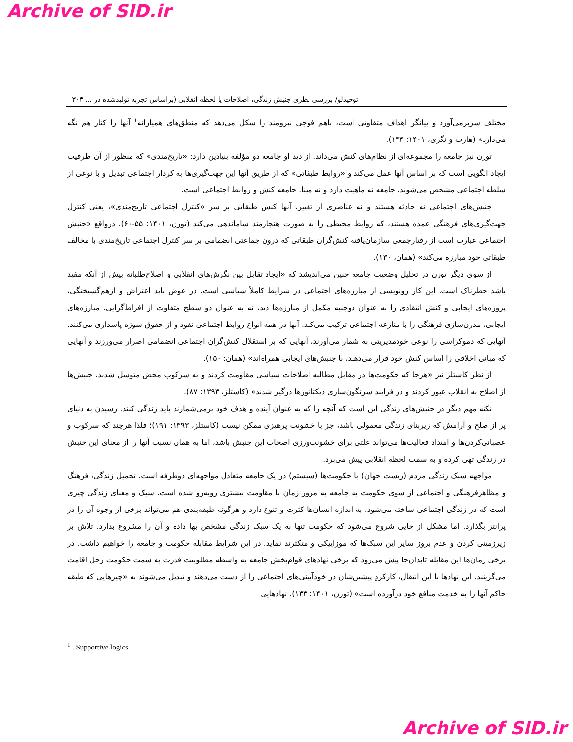Archive of SID.ir
توحیدلو/ بررسی نظری جنبش زندگی، اصلاحات یا لحظه انقلابی (براساس تجربه تولیدشده در ... ۳۰۳
مختلف سربرمی‌آورد و بیانگر اهداف متفاوتی است، باهم فوجی نیرومند را شکل می‌دهد که منطق‌های همیارانه<sup>۱</sup> آنها را کنار هم نگه می‌دارد» (هارت و نگری، ۱۴۰۱: ۱۴۴).
تورن نیز جامعه را مجموعه‌ای از نظام‌های کنش می‌داند. از دید او جامعه دو مؤلفه بنیادین دارد: «تاریخ‌مندی» که منظور از آن ظرفیت ایجاد الگویی است که بر اساس آنها عمل می‌کند و «روابط طبقاتی» که از طریق آنها این جهت‌گیری‌ها به کردار اجتماعی تبدیل و با نوعی از سلطه اجتماعی مشخص می‌شوند. جامعه نه ماهیت دارد و نه مبنا. جامعه کنش و روابط اجتماعی است.
جنبش‌های اجتماعی نه حادثه هستند و نه عناصری از تغییر، آنها کنش طبقاتی بر سر «کنترل اجتماعی تاریخ‌مندی»، یعنی کنترل جهت‌گیری‌های فرهنگی عمده هستند، که روابط محیطی را به صورت هنجارمند ساماندهی می‌کند (تورن، ۱۴۰۱: ۵۵-۶۰). درواقع «جنبش اجتماعی عبارت است از رفتارجمعی سازمان‌یافته کنش‌گران طبقاتی که درون جماعتی انضمامی بر سر کنترل اجتماعی تاریخ‌مندی با مخالف طبقاتی خود مبارزه می‌کند» (همان، ۱۳۰).
از سوی دیگر تورن در تحلیل وضعیت جامعه چنین می‌اندیشد که «ایجاد تقابل بین نگرش‌های انقلابی و اصلاح‌طلبانه بیش از آنکه مفید باشد خطرناک است. این کار رونویسی از مبارزه‌های اجتماعی در شرایط کاملاً سیاسی است. در عوض باید اعتراض و ازهم‌گسیختگی، پروژه‌های ایجابی و کنش انتقادی را به عنوان دوجنبه مکمل از مبارزه‌ها دید، نه به عنوان دو سطح متفاوت از افراط‌گرایی. مبارزه‌های ایجابی، مدرن‌سازی فرهنگی را با منازعه اجتماعی ترکیب می‌کند. آنها در همه انواع روابط اجتماعی نفوذ و از حقوق سوژه پاسداری می‌کنند. آنهایی که دموکراسی را نوعی خودمدیریتی به شمار می‌آورند، آنهایی که بر استقلال کنش‌گران اجتماعی انضمامی اصرار می‌ورزند و آنهایی که مبانی اخلاقی را اساس کنش خود قرار می‌دهند، با جنبش‌های ایجابی همراه‌اند» (همان: ۱۵۰).
از نظر کاستلز نیز «هرجا که حکومت‌ها در مقابل مطالبه اصلاحات سیاسی مقاومت کردند و به سرکوب محض متوسل شدند، جنبش‌ها از اصلاح به انقلاب عبور کردند و در فرایند سرنگون‌سازی دیکتاتورها درگیر شدند» (کاستلز، ۱۳۹۳: ۸۷).
نکته مهم دیگر در جنبش‌های زندگی این است که آنچه را که به عنوان آینده و هدف خود برمی‌شمارند باید زندگی کنند. رسیدن به دنیای پر از صلح و آرامش که زیربنای زندگی معمولی باشد، جز با خشونت پرهیزی ممکن نیست (کاستلز، ۱۳۹۳: ۱۹۱)؛ فلذا هرچند که سرکوب و عصبانی‌کردن‌ها و امتداد فعالیت‌ها می‌تواند علتی برای خشونت‌ورزی اصحاب این جنبش باشد، اما به همان نسبت آنها را از معنای این جنبش در زندگی تهی کرده و به سمت لحظه انقلابی پیش می‌برد.
مواجهه سبک زندگی مردم (زیست جهان) با حکومت‌ها (سیستم) در یک جامعه متعادل مواجهه‌ای دوطرفه است. تحمیل زندگی، فرهنگ و مظاهرفرهنگی و اجتماعی از سوی حکومت به جامعه به مرور زمان با مقاومت بیشتری روبه‌رو شده است. سبک و معنای زندگی چیزی است که در زندگی اجتماعی ساخته می‌شود. به اندازه انسان‌ها کثرت و تنوع دارد و هرگونه طبقه‌بندی هم می‌تواند برخی از وجوه آن را در پرانتز بگذارد. اما مشکل از جایی شروع می‌شود که حکومت تنها به یک سبک زندگی مشخص بها داده و آن را مشروع بدارد. تلاش بر زیرزمینی کردن و عدم بروز سایر این سبک‌ها که موزاییکی و متکثرند نماید. در این شرایط مقابله حکومت و جامعه را خواهیم داشت. در برخی زمان‌ها این مقابله تابدان‌جا پیش می‌رود که برخی نهادهای قوام‌بخش جامعه به واسطه مطلوبیت قدرت به سمت حکومت رحل اقامت می‌گزینند. این نهادها با این انتقال، کارکردِ پیشین‌شان در خودآیینی‌های اجتماعی را از دست می‌دهند و تبدیل می‌شوند به «چیزهایی که طبقه حاکم آنها را به خدمت منافع خود درآورده است» (تورن، ۱۴۰۱: ۱۳۳). نهادهایی
<sup>1</sup> . Supportive logics
Archive of SID.ir